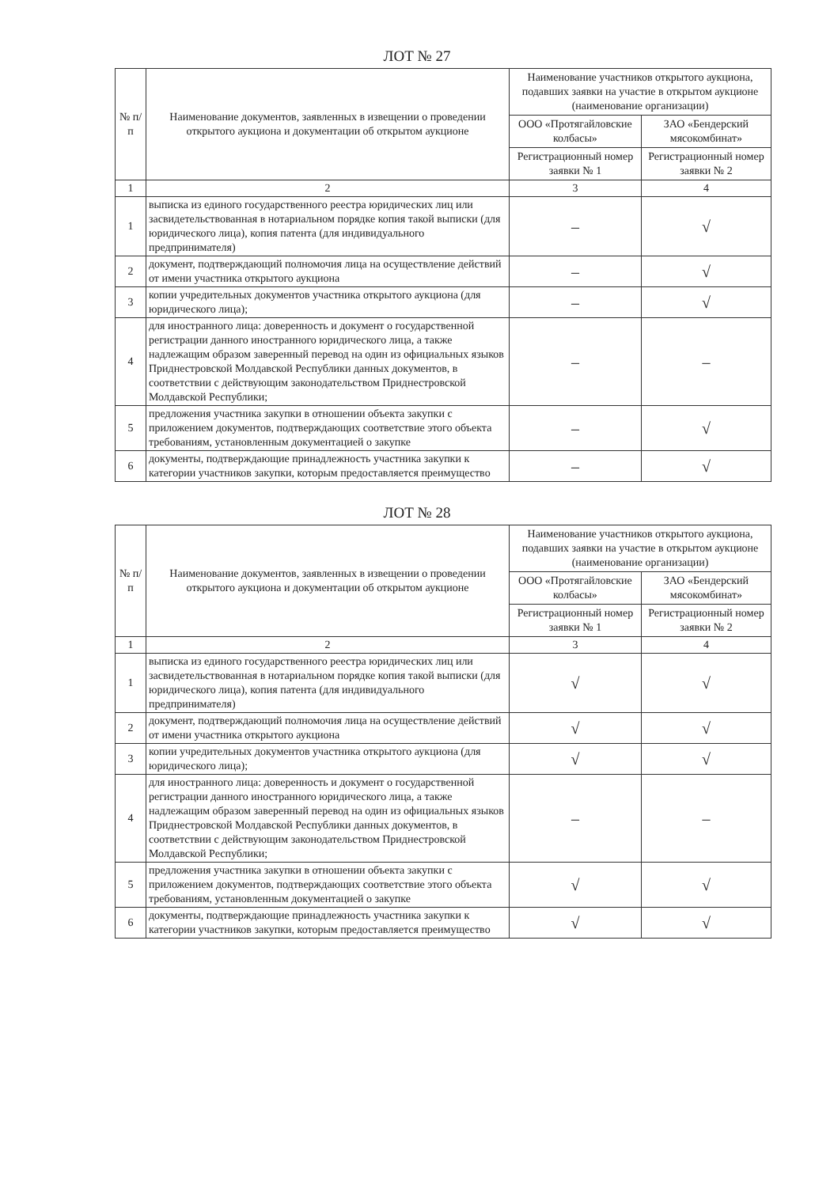ЛОТ № 27
| № п/п | Наименование документов, заявленных в извещении о проведении открытого аукциона и документации об открытом аукционе | Наименование участников открытого аукциона, подавших заявки на участие в открытом аукционе (наименование организации) | |
| --- | --- | --- | --- |
| | | ООО «Протягайловские колбасы» | ЗАО «Бендерский мясокомбинат» |
| | | Регистрационный номер заявки № 1 | Регистрационный номер заявки № 2 |
| 1 | 2 | 3 | 4 |
| 1 | выписка из единого государственного реестра юридических лиц или засвидетельствованная в нотариальном порядке копия такой выписки (для юридического лица), копия патента (для индивидуального предпринимателя) | – | √ |
| 2 | документ, подтверждающий полномочия лица на осуществление действий от имени участника открытого аукциона | – | √ |
| 3 | копии учредительных документов участника открытого аукциона (для юридического лица); | – | √ |
| 4 | для иностранного лица: доверенность и документ о государственной регистрации данного иностранного юридического лица, а также надлежащим образом заверенный перевод на один из официальных языков Приднестровской Молдавской Республики данных документов, в соответствии с действующим законодательством Приднестровской Молдавской Республики; | – | – |
| 5 | предложения участника закупки в отношении объекта закупки с приложением документов, подтверждающих соответствие этого объекта требованиям, установленным документацией о закупке | – | √ |
| 6 | документы, подтверждающие принадлежность участника закупки к категории участников закупки, которым предоставляется преимущество | – | √ |
ЛОТ № 28
| № п/п | Наименование документов, заявленных в извещении о проведении открытого аукциона и документации об открытом аукционе | Наименование участников открытого аукциона, подавших заявки на участие в открытом аукционе (наименование организации) | |
| --- | --- | --- | --- |
| | | ООО «Протягайловские колбасы» | ЗАО «Бендерский мясокомбинат» |
| | | Регистрационный номер заявки № 1 | Регистрационный номер заявки № 2 |
| 1 | 2 | 3 | 4 |
| 1 | выписка из единого государственного реестра юридических лиц или засвидетельствованная в нотариальном порядке копия такой выписки (для юридического лица), копия патента (для индивидуального предпринимателя) | √ | √ |
| 2 | документ, подтверждающий полномочия лица на осуществление действий от имени участника открытого аукциона | √ | √ |
| 3 | копии учредительных документов участника открытого аукциона (для юридического лица); | √ | √ |
| 4 | для иностранного лица: доверенность и документ о государственной регистрации данного иностранного юридического лица, а также надлежащим образом заверенный перевод на один из официальных языков Приднестровской Молдавской Республики данных документов, в соответствии с действующим законодательством Приднестровской Молдавской Республики; | – | – |
| 5 | предложения участника закупки в отношении объекта закупки с приложением документов, подтверждающих соответствие этого объекта требованиям, установленным документацией о закупке | √ | √ |
| 6 | документы, подтверждающие принадлежность участника закупки к категории участников закупки, которым предоставляется преимущество | √ | √ |